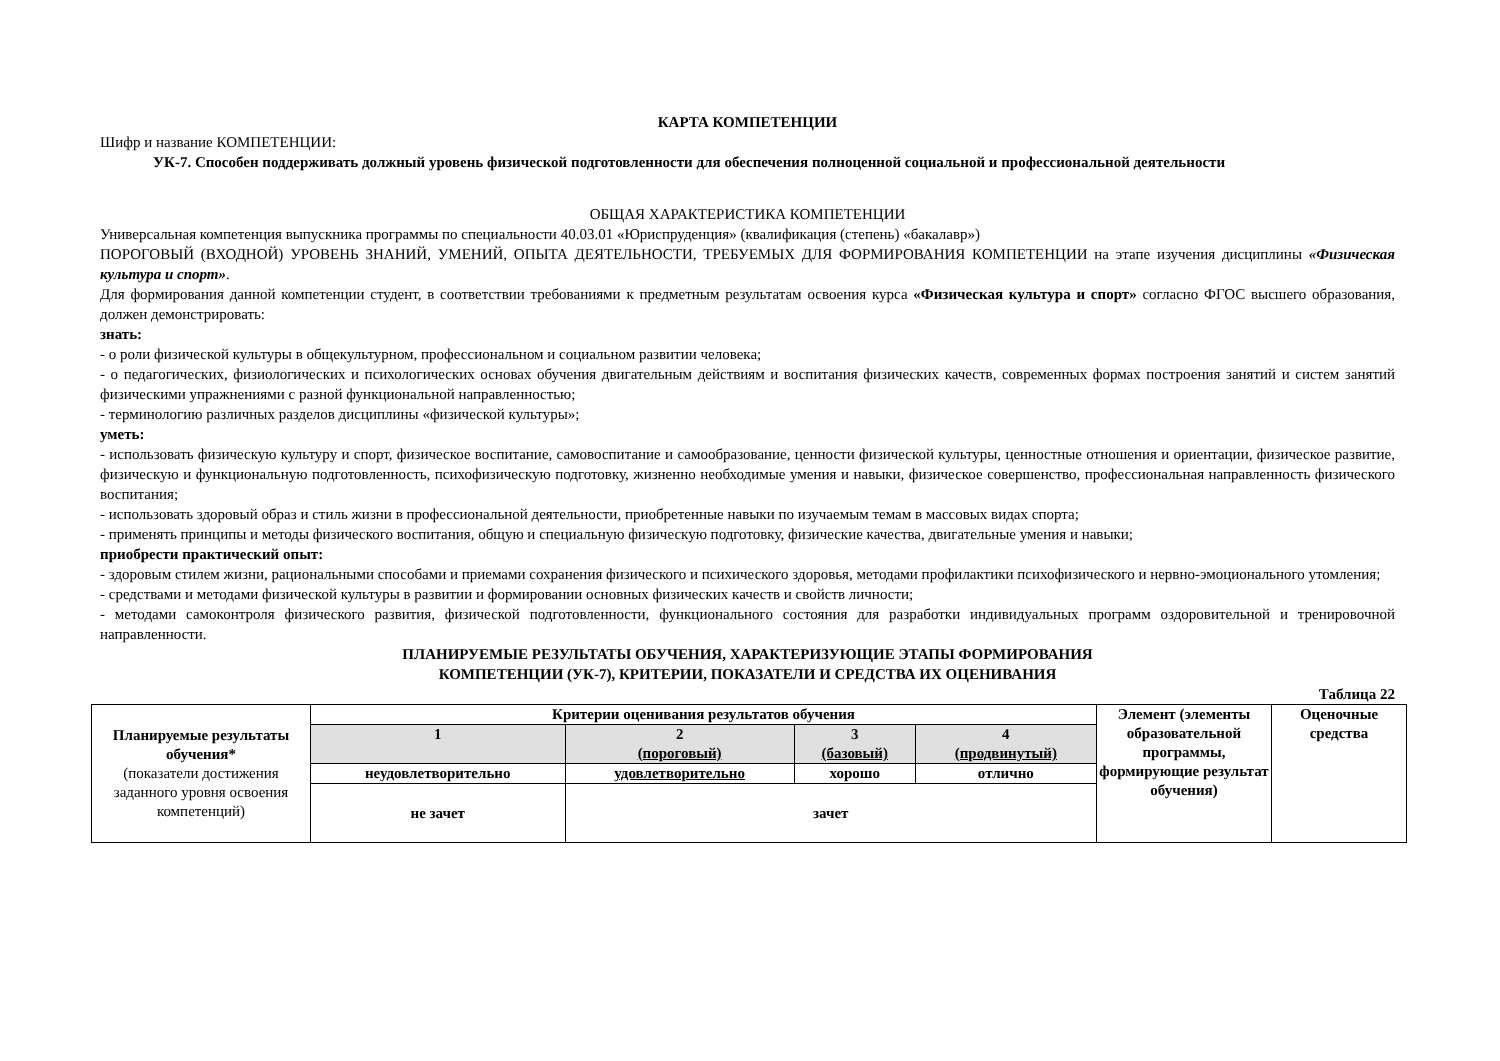КАРТА КОМПЕТЕНЦИИ
Шифр и название КОМПЕТЕНЦИИ:
УК-7. Способен поддерживать должный уровень физической подготовленности для обеспечения полноценной социальной и профессиональной деятельности
ОБЩАЯ ХАРАКТЕРИСТИКА КОМПЕТЕНЦИИ
Универсальная компетенция выпускника программы по специальности 40.03.01 «Юриспруденция» (квалификация (степень) «бакалавр»)
ПОРОГОВЫЙ (ВХОДНОЙ) УРОВЕНЬ ЗНАНИЙ, УМЕНИЙ, ОПЫТА ДЕЯТЕЛЬНОСТИ, ТРЕБУЕМЫХ ДЛЯ ФОРМИРОВАНИЯ КОМПЕТЕНЦИИ на этапе изучения дисциплины «Физическая культура и спорт».
Для формирования данной компетенции студент, в соответствии требованиями к предметным результатам освоения курса «Физическая культура и спорт» согласно ФГОС высшего образования, должен демонстрировать:
знать:
- о роли физической культуры в общекультурном, профессиональном и социальном развитии человека;
- о педагогических, физиологических и психологических основах обучения двигательным действиям и воспитания физических качеств, современных формах построения занятий и систем занятий физическими упражнениями с разной функциональной направленностью;
- терминологию различных разделов дисциплины «физической культуры»;
уметь:
- использовать физическую культуру и спорт, физическое воспитание, самовоспитание и самообразование, ценности физической культуры, ценностные отношения и ориентации, физическое развитие, физическую и функциональную подготовленность, психофизическую подготовку, жизненно необходимые умения и навыки, физическое совершенство, профессиональная направленность физического воспитания;
- использовать здоровый образ и стиль жизни в профессиональной деятельности, приобретенные навыки по изучаемым темам в массовых видах спорта;
- применять принципы и методы физического воспитания, общую и специальную физическую подготовку, физические качества, двигательные умения и навыки;
приобрести практический опыт:
- здоровым стилем жизни, рациональными способами и приемами сохранения физического и психического здоровья, методами профилактики психофизического и нервно-эмоционального утомления;
- средствами и методами физической культуры в развитии и формировании основных физических качеств и свойств личности;
- методами самоконтроля физического развития, физической подготовленности, функционального состояния для разработки индивидуальных программ оздоровительной и тренировочной направленности.
ПЛАНИРУЕМЫЕ РЕЗУЛЬТАТЫ ОБУЧЕНИЯ, ХАРАКТЕРИЗУЮЩИЕ ЭТАПЫ ФОРМИРОВАНИЯ
КОМПЕТЕНЦИИ (УК-7), КРИТЕРИИ, ПОКАЗАТЕЛИ И СРЕДСТВА ИХ ОЦЕНИВАНИЯ
Таблица 22
| Планируемые результаты обучения* (показатели достижения заданного уровня освоения компетенций) | Критерии оценивания результатов обучения | | | | Элемент (элементы образовательной программы, формирующие результат обучения) | Оценочные средства |
| | 1 | 2 (пороговый) | 3 (базовый) | 4 (продвинутый) | | |
| | неудовлетворительно | удовлетворительно | хорошо | отлично | | |
| | не зачет | зачет | | | | |